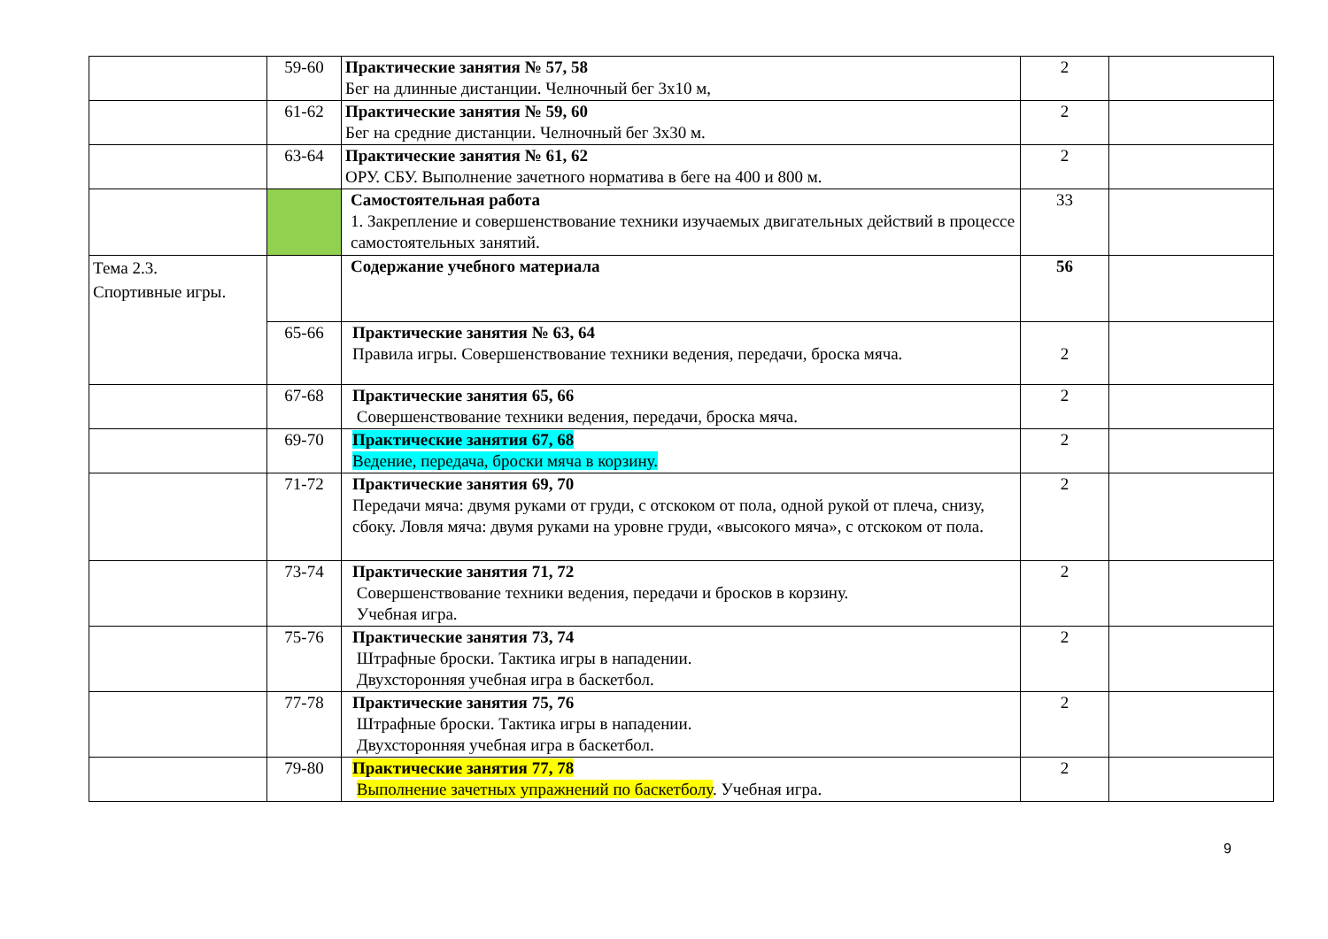| | 59-60 | Практические занятия № 57, 58 Бег на длинные дистанции. Челночный бег 3х10 м, | 2 | |
| | 61-62 | Практические занятия № 59, 60 Бег на средние дистанции. Челночный бег 3х30 м. | 2 | |
| | 63-64 | Практические занятия № 61, 62 ОРУ. СБУ. Выполнение зачетного норматива в беге на 400 и 800 м. | 2 | |
| | | Самостоятельная работа 1. Закрепление и совершенствование техники изучаемых двигательных действий в процессе самостоятельных занятий. | 33 | |
| Тема 2.3. Спортивные игры. | | Содержание учебного материала | 56 | |
| | 65-66 | Практические занятия № 63, 64 Правила игры. Совершенствование техники ведения, передачи, броска мяча. | 2 | |
| | 67-68 | Практические занятия 65, 66 Совершенствование техники ведения, передачи, броска мяча. | 2 | |
| | 69-70 | Практические занятия 67, 68 Ведение, передача, броски мяча в корзину. | 2 | |
| | 71-72 | Практические занятия 69, 70 Передачи мяча: двумя руками от груди, с отскоком от пола, одной рукой от плеча, снизу, сбоку. Ловля мяча: двумя руками на уровне груди, «высокого мяча», с отскоком от пола. | 2 | |
| | 73-74 | Практические занятия 71, 72 Совершенствование техники ведения, передачи и бросков в корзину. Учебная игра. | 2 | |
| | 75-76 | Практические занятия 73, 74 Штрафные броски. Тактика игры в нападении. Двухсторонняя учебная игра в баскетбол. | 2 | |
| | 77-78 | Практические занятия 75, 76 Штрафные броски. Тактика игры в нападении. Двухсторонняя учебная игра в баскетбол. | 2 | |
| | 79-80 | Практические занятия 77, 78 Выполнение зачетных упражнений по баскетболу . Учебная игра. | 2 | |
9